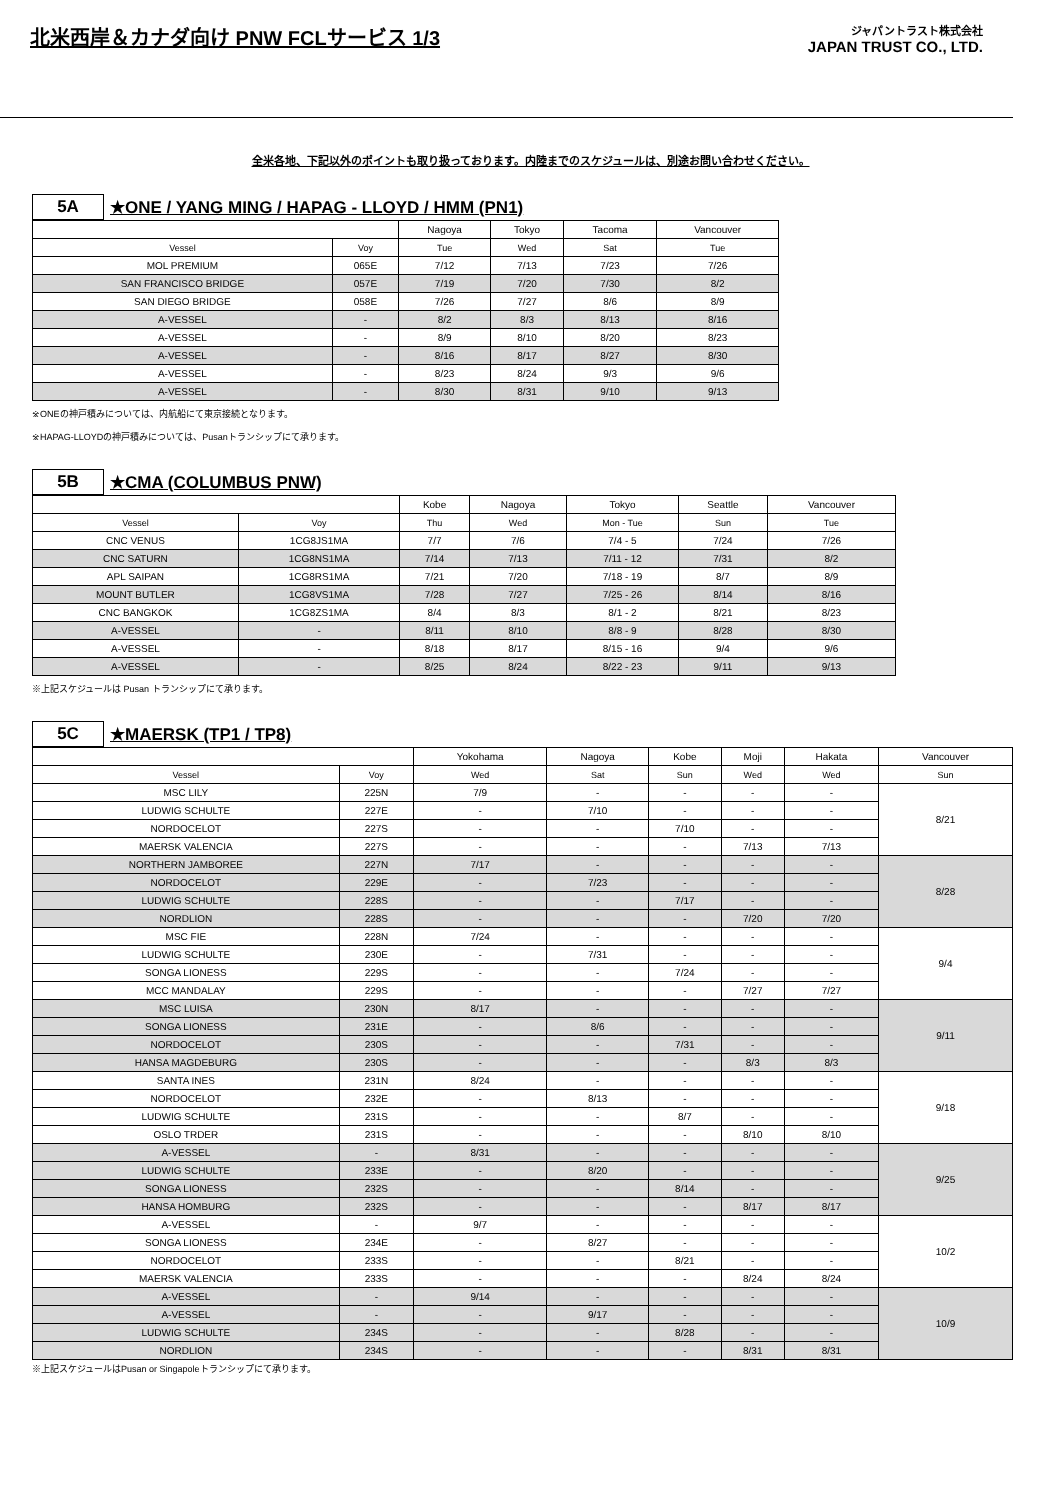北米西岸＆カナダ向け PNW FCLサービス 1/3
ジャパントラスト株式会社
JAPAN TRUST CO., LTD.
全米各地、下記以外のポイントも取り扱っております。内陸までのスケジュールは、別途お問い合わせください。
5A ★ONE / YANG MING / HAPAG - LLOYD / HMM (PN1)
| | | Nagoya | Tokyo | Tacoma | Vancouver |
| Vessel | Voy | Tue | Wed | Sat | Tue |
| MOL PREMIUM | 065E | 7/12 | 7/13 | 7/23 | 7/26 |
| SAN FRANCISCO BRIDGE | 057E | 7/19 | 7/20 | 7/30 | 8/2 |
| SAN DIEGO BRIDGE | 058E | 7/26 | 7/27 | 8/6 | 8/9 |
| A-VESSEL | - | 8/2 | 8/3 | 8/13 | 8/16 |
| A-VESSEL | - | 8/9 | 8/10 | 8/20 | 8/23 |
| A-VESSEL | - | 8/16 | 8/17 | 8/27 | 8/30 |
| A-VESSEL | - | 8/23 | 8/24 | 9/3 | 9/6 |
| A-VESSEL | - | 8/30 | 8/31 | 9/10 | 9/13 |
※ONEの神戸積みについては、内航船にて東京接続となります。
※HAPAG-LLOYDの神戸積みについては、Pusanトランシップにて承ります。
5B ★CMA (COLUMBUS PNW)
| | | Kobe | Nagoya | Tokyo | Seattle | Vancouver |
| Vessel | Voy | Thu | Wed | Mon - Tue | Sun | Tue |
| CNC VENUS | 1CG8JS1MA | 7/7 | 7/6 | 7/4 - 5 | 7/24 | 7/26 |
| CNC SATURN | 1CG8NS1MA | 7/14 | 7/13 | 7/11 - 12 | 7/31 | 8/2 |
| APL SAIPAN | 1CG8RS1MA | 7/21 | 7/20 | 7/18 - 19 | 8/7 | 8/9 |
| MOUNT BUTLER | 1CG8VS1MA | 7/28 | 7/27 | 7/25 - 26 | 8/14 | 8/16 |
| CNC BANGKOK | 1CG8ZS1MA | 8/4 | 8/3 | 8/1 - 2 | 8/21 | 8/23 |
| A-VESSEL | - | 8/11 | 8/10 | 8/8 - 9 | 8/28 | 8/30 |
| A-VESSEL | - | 8/18 | 8/17 | 8/15 - 16 | 9/4 | 9/6 |
| A-VESSEL | - | 8/25 | 8/24 | 8/22 - 23 | 9/11 | 9/13 |
※上記スケジュールは Pusan トランシップにて承ります。
5C ★MAERSK (TP1 / TP8)
| | | Yokohama | Nagoya | Kobe | Moji | Hakata | Vancouver |
| Vessel | Voy | Wed | Sat | Sun | Wed | Wed | Sun |
| MSC LILY | 225N | 7/9 | - | - | - | - | 8/21 |
| LUDWIG SCHULTE | 227E | - | 7/10 | - | - | - | |
| NORDOCELOT | 227S | - | - | 7/10 | - | - | |
| MAERSK VALENCIA | 227S | - | - | - | 7/13 | 7/13 | |
| NORTHERN JAMBOREE | 227N | 7/17 | - | - | - | - | 8/28 |
| NORDOCELOT | 229E | - | 7/23 | - | - | - | |
| LUDWIG SCHULTE | 228S | - | - | 7/17 | - | - | |
| NORDLION | 228S | - | - | - | 7/20 | 7/20 | |
| MSC FIE | 228N | 7/24 | - | - | - | - | 9/4 |
| LUDWIG SCHULTE | 230E | - | 7/31 | - | - | - | |
| SONGA LIONESS | 229S | - | - | 7/24 | - | - | |
| MCC MANDALAY | 229S | - | - | - | 7/27 | 7/27 | |
| MSC LUISA | 230N | 8/17 | - | - | - | - | 9/11 |
| SONGA LIONESS | 231E | - | 8/6 | - | - | - | |
| NORDOCELOT | 230S | - | - | 7/31 | - | - | |
| HANSA MAGDEBURG | 230S | - | - | - | 8/3 | 8/3 | |
| SANTA INES | 231N | 8/24 | - | - | - | - | 9/18 |
| NORDOCELOT | 232E | - | 8/13 | - | - | - | |
| LUDWIG SCHULTE | 231S | - | - | 8/7 | - | - | |
| OSLO TRDER | 231S | - | - | - | 8/10 | 8/10 | |
| A-VESSEL | - | 8/31 | - | - | - | - | 9/25 |
| LUDWIG SCHULTE | 233E | - | 8/20 | - | - | - | |
| SONGA LIONESS | 232S | - | - | 8/14 | - | - | |
| HANSA HOMBURG | 232S | - | - | - | 8/17 | 8/17 | |
| A-VESSEL | - | 9/7 | - | - | - | - | 10/2 |
| SONGA LIONESS | 234E | - | 8/27 | - | - | - | |
| NORDOCELOT | 233S | - | - | 8/21 | - | - | |
| MAERSK VALENCIA | 233S | - | - | - | 8/24 | 8/24 | |
| A-VESSEL | - | 9/14 | - | - | - | - | 10/9 |
| A-VESSEL | - | - | 9/17 | - | - | - | |
| LUDWIG SCHULTE | 234S | - | - | 8/28 | - | - | |
| NORDLION | 234S | - | - | - | 8/31 | 8/31 | |
※上記スケジュールはPusan or Singapoleトランシップにて承ります。